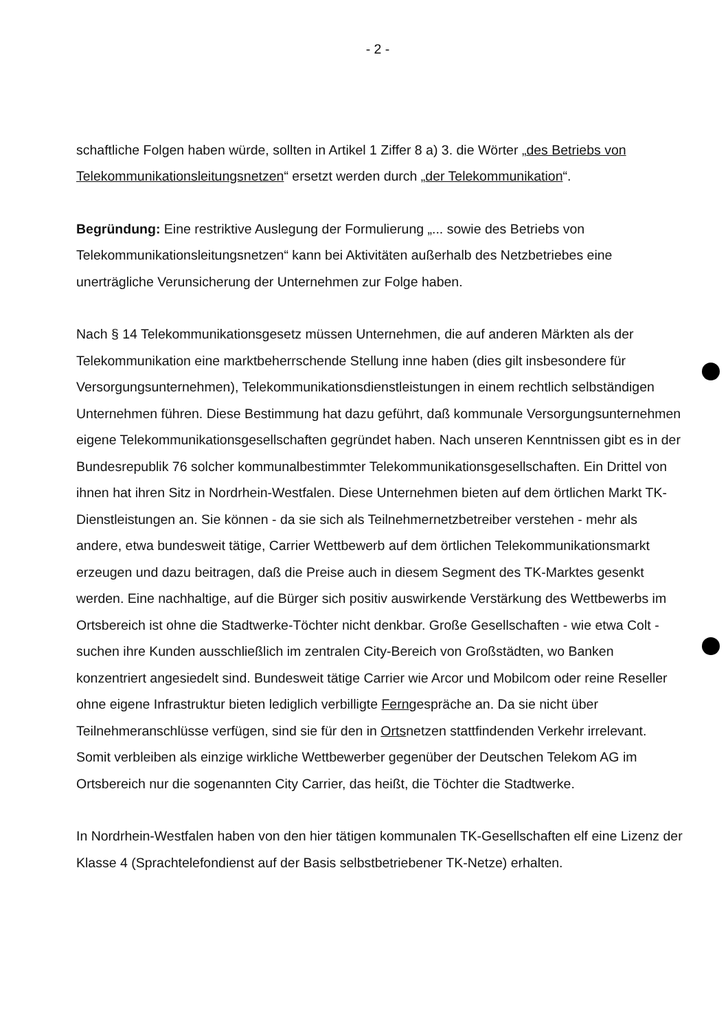- 2 -
schaftliche Folgen haben würde, sollten in Artikel 1 Ziffer 8 a) 3. die Wörter „des Betriebs von Telekommunikationsleitungsnetzen“ ersetzt werden durch „der Telekommunikation“.
Begründung: Eine restriktive Auslegung der Formulierung „... sowie des Betriebs von Telekommunikationsleitungsnetzen“ kann bei Aktivitäten außerhalb des Netzbetriebes eine unerträgliche Verunsicherung der Unternehmen zur Folge haben.
Nach § 14 Telekommunikationsgesetz müssen Unternehmen, die auf anderen Märkten als der Telekommunikation eine marktbeherrschende Stellung inne haben (dies gilt insbesondere für Versorgungsunternehmen), Telekommunikationsdienstleistungen in einem rechtlich selbständigen Unternehmen führen. Diese Bestimmung hat dazu geführt, daß kommunale Versorgungsunternehmen eigene Telekommunikationsgesellschaften gegründet haben. Nach unseren Kenntnissen gibt es in der Bundesrepublik 76 solcher kommunalbestimmter Telekommunikationsgesellschaften. Ein Drittel von ihnen hat ihren Sitz in Nordrhein-Westfalen. Diese Unternehmen bieten auf dem örtlichen Markt TK-Dienstleistungen an. Sie können - da sie sich als Teilnehmernetzbetreiber verstehen - mehr als andere, etwa bundesweit tätige, Carrier Wettbewerb auf dem örtlichen Telekommunikationsmarkt erzeugen und dazu beitragen, daß die Preise auch in diesem Segment des TK-Marktes gesenkt werden. Eine nachhaltige, auf die Bürger sich positiv auswirkende Verstärkung des Wettbewerbs im Ortsbereich ist ohne die Stadtwerke-Töchter nicht denkbar. Große Gesellschaften - wie etwa Colt - suchen ihre Kunden ausschließlich im zentralen City-Bereich von Großstädten, wo Banken konzentriert angesiedelt sind. Bundesweit tätige Carrier wie Arcor und Mobilcom oder reine Reseller ohne eigene Infrastruktur bieten lediglich verbilligte Ferngespräche an. Da sie nicht über Teilnehmeranschlüsse verfügen, sind sie für den in Ortsnetzen stattfindenden Verkehr irrelevant. Somit verbleiben als einzige wirkliche Wettbewerber gegenüber der Deutschen Telekom AG im Ortsbereich nur die sogenannten City Carrier, das heißt, die Töchter die Stadtwerke.
In Nordrhein-Westfalen haben von den hier tätigen kommunalen TK-Gesellschaften elf eine Lizenz der Klasse 4 (Sprachtelefondienst auf der Basis selbstbetriebener TK-Netze) erhalten.